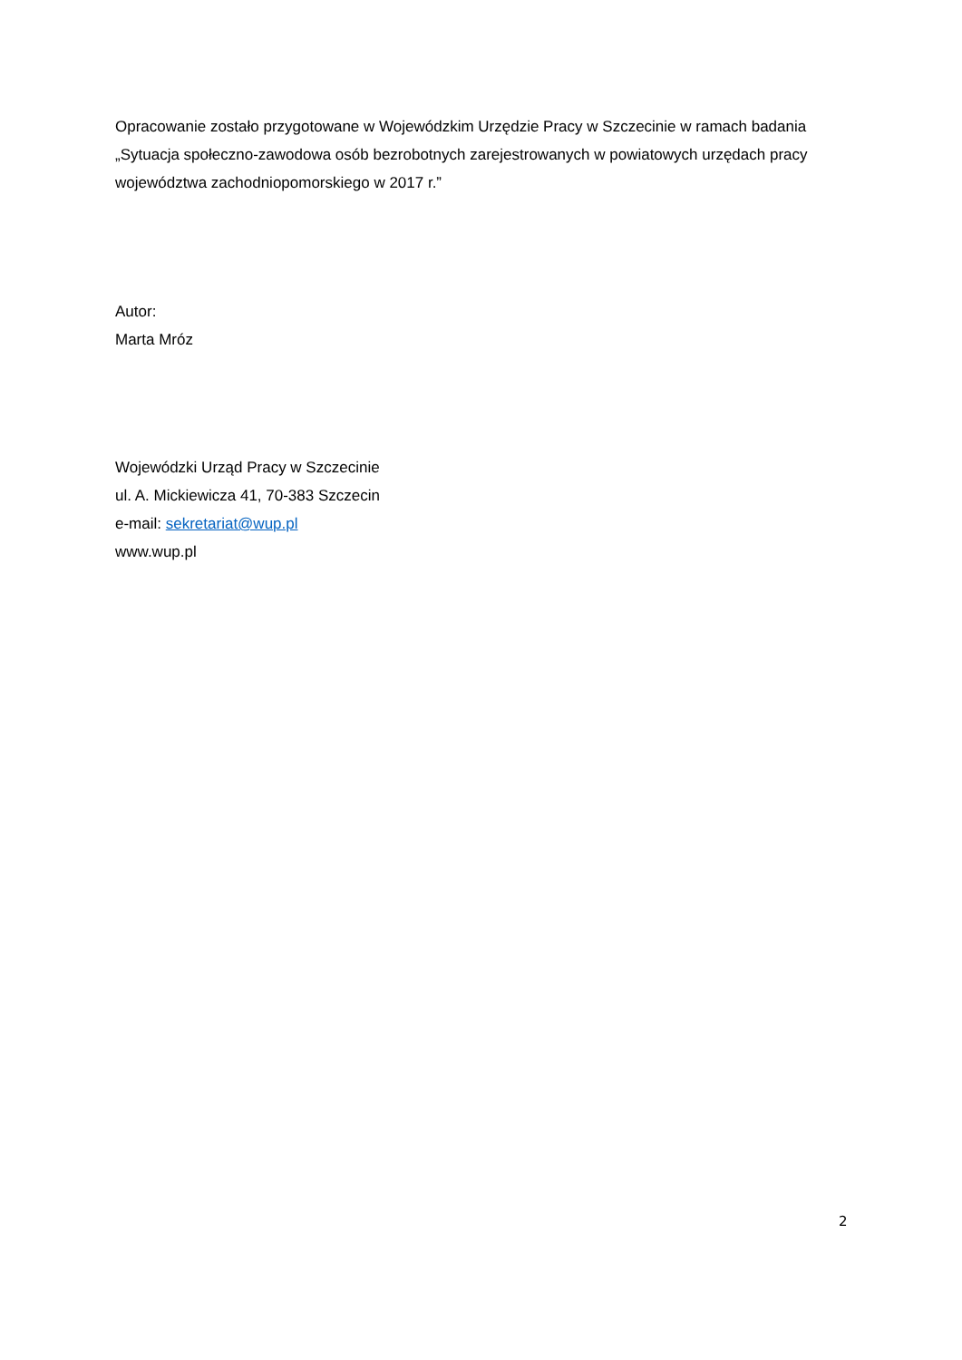Opracowanie zostało przygotowane w Wojewódzkim Urzędzie Pracy w Szczecinie w ramach badania „Sytuacja społeczno-zawodowa osób bezrobotnych zarejestrowanych w powiatowych urzędach pracy województwa zachodniopomorskiego w 2017 r.”
Autor:
Marta Mróz
Wojewódzki Urząd Pracy w Szczecinie
ul. A. Mickiewicza 41, 70-383 Szczecin
e-mail: sekretariat@wup.pl
www.wup.pl
2